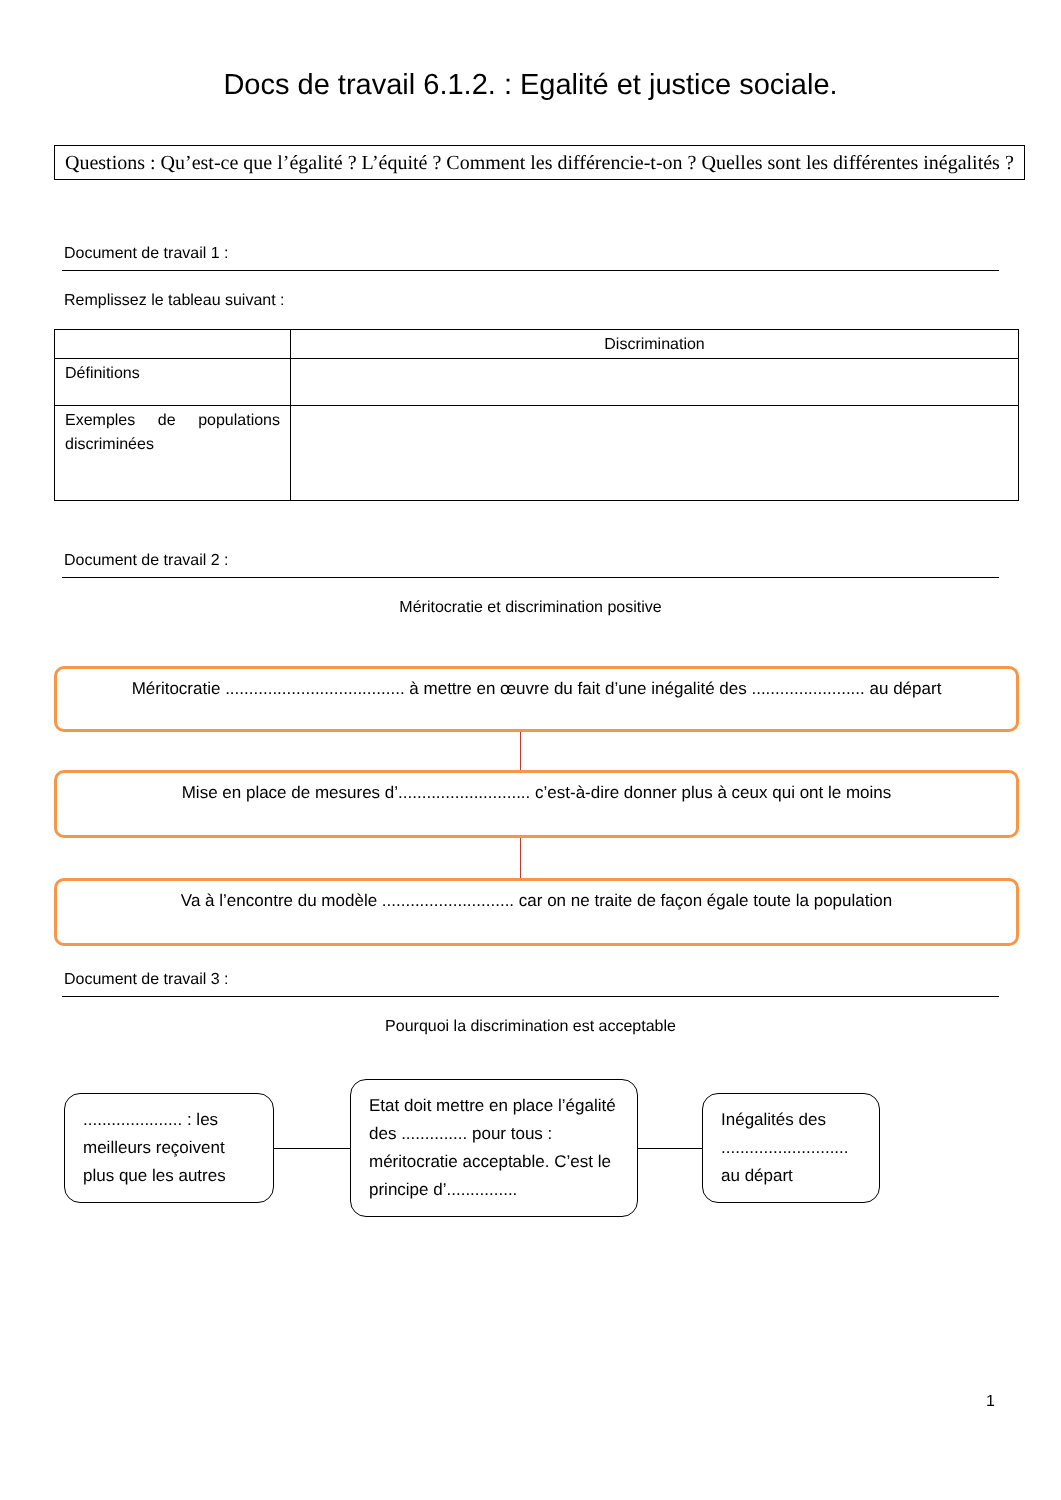Docs de travail 6.1.2. : Egalité et justice sociale.
Questions : Qu’est-ce que l’égalité ? L’équité ? Comment les différencie-t-on ? Quelles sont les différentes inégalités ?
Document de travail 1 :
Remplissez le tableau suivant :
| | Discrimination |
| Définitions | |
| Exemples de populations discriminées | |
Document de travail 2 :
Méritocratie et discrimination positive
Méritocratie ...................................... à mettre en œuvre du fait d’une inégalité des ........................ au départ
Mise en place de mesures d’............................ c’est-à-dire donner plus à ceux qui ont le moins
Va à l’encontre du modèle ............................ car on ne traite de façon égale toute la population
Document de travail 3 :
Pourquoi la discrimination est acceptable
..................... : les meilleurs reçoivent plus que les autres
Etat doit mettre en place l’égalité des .............. pour tous : méritocratie acceptable. C’est le principe d’...............
Inégalités des ........................... au départ
1